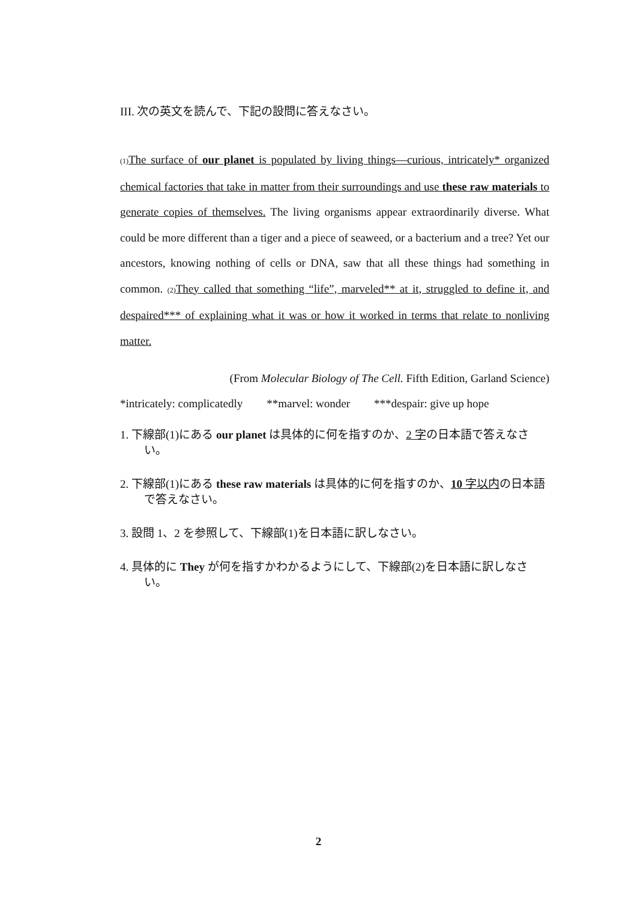III. 次の英文を読んで、下記の設問に答えなさい。
(1) The surface of our planet is populated by living things—curious, intricately* organized chemical factories that take in matter from their surroundings and use these raw materials to generate copies of themselves. The living organisms appear extraordinarily diverse. What could be more different than a tiger and a piece of seaweed, or a bacterium and a tree? Yet our ancestors, knowing nothing of cells or DNA, saw that all these things had something in common. (2) They called that something “life”, marveled** at it, struggled to define it, and despaired*** of explaining what it was or how it worked in terms that relate to nonliving matter.
(From Molecular Biology of The Cell. Fifth Edition, Garland Science)
*intricately: complicatedly **marvel: wonder ***despair: give up hope
1. 下線部(1)にある our planet は具体的に何を指すのか、2 字の日本語で答えなさい。
2. 下線部(1)にある these raw materials は具体的に何を指すのか、10 字以内の日本語で答えなさい。
3. 設問 1、2 を参照して、下線部(1)を日本語に訳しなさい。
4. 具体的に They が何を指すかわかるようにして、下線部(2)を日本語に訳しなさい。
2